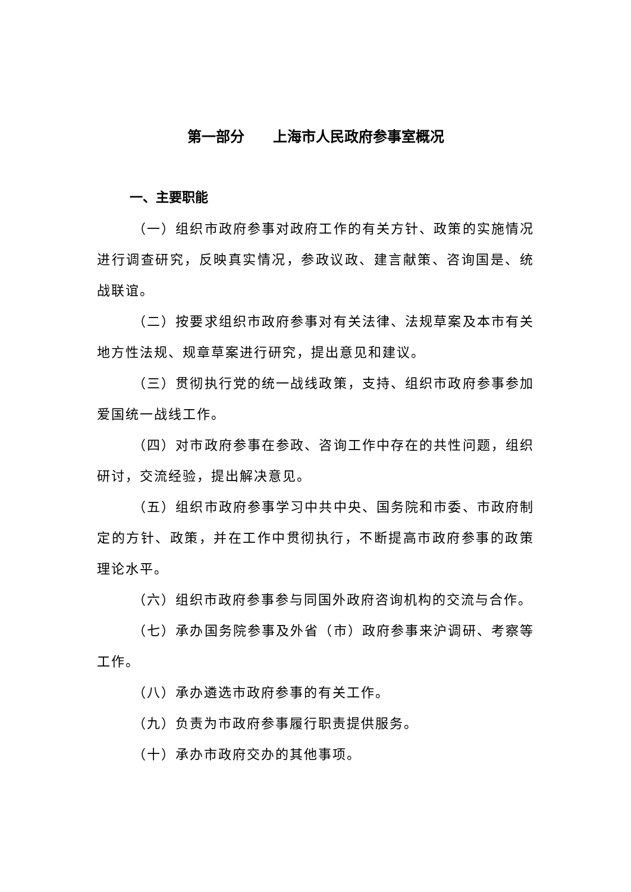第一部分　　上海市人民政府参事室概况
一、主要职能
（一）组织市政府参事对政府工作的有关方针、政策的实施情况进行调查研究，反映真实情况，参政议政、建言献策、咨询国是、统战联谊。
（二）按要求组织市政府参事对有关法律、法规草案及本市有关地方性法规、规章草案进行研究，提出意见和建议。
（三）贯彻执行党的统一战线政策，支持、组织市政府参事参加爱国统一战线工作。
（四）对市政府参事在参政、咨询工作中存在的共性问题，组织研讨，交流经验，提出解决意见。
（五）组织市政府参事学习中共中央、国务院和市委、市政府制定的方针、政策，并在工作中贯彻执行，不断提高市政府参事的政策理论水平。
（六）组织市政府参事参与同国外政府咨询机构的交流与合作。
（七）承办国务院参事及外省（市）政府参事来沪调研、考察等工作。
（八）承办遴选市政府参事的有关工作。
（九）负责为市政府参事履行职责提供服务。
（十）承办市政府交办的其他事项。